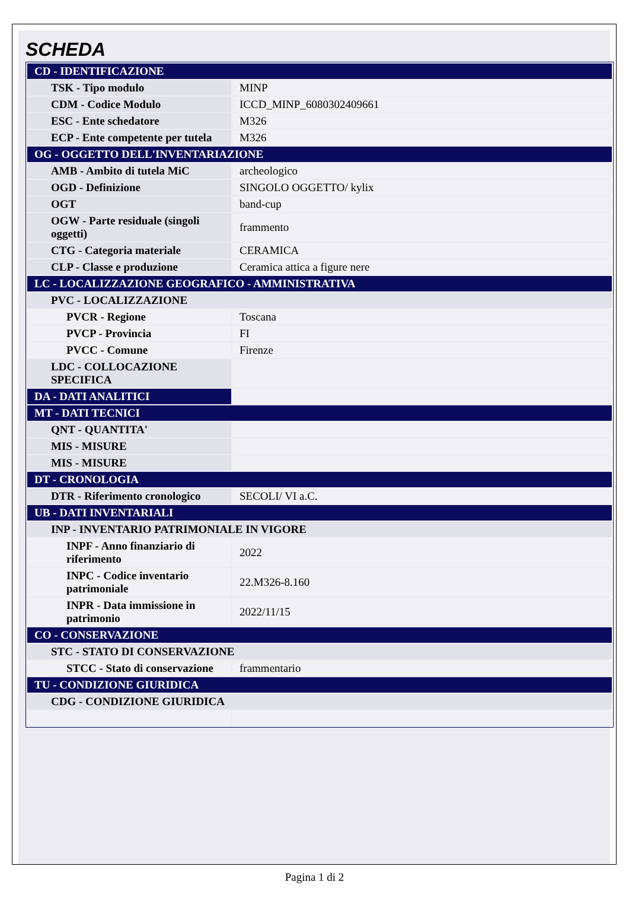SCHEDA
| CD - IDENTIFICAZIONE | |
| TSK - Tipo modulo | MINP |
| CDM - Codice Modulo | ICCD_MINP_6080302409661 |
| ESC - Ente schedatore | M326 |
| ECP - Ente competente per tutela | M326 |
| OG - OGGETTO DELL'INVENTARIAZIONE | |
| AMB - Ambito di tutela MiC | archeologico |
| OGD - Definizione | SINGOLO OGGETTO/ kylix |
| OGT | band-cup |
| OGW - Parte residuale (singoli oggetti) | frammento |
| CTG - Categoria materiale | CERAMICA |
| CLP - Classe e produzione | Ceramica attica a figure nere |
| LC - LOCALIZZAZIONE GEOGRAFICO - AMMINISTRATIVA | |
| PVC - LOCALIZZAZIONE | |
| PVCR - Regione | Toscana |
| PVCP - Provincia | FI |
| PVCC - Comune | Firenze |
| LDC - COLLOCAZIONE SPECIFICA | |
| DA - DATI ANALITICI | |
| MT - DATI TECNICI | |
| QNT - QUANTITA' | |
| MIS - MISURE | |
| MIS - MISURE | |
| DT - CRONOLOGIA | |
| DTR - Riferimento cronologico | SECOLI/ VI a.C. |
| UB - DATI INVENTARIALI | |
| INP - INVENTARIO PATRIMONIALE IN VIGORE | |
| INPF - Anno finanziario di riferimento | 2022 |
| INPC - Codice inventario patrimoniale | 22.M326-8.160 |
| INPR - Data immissione in patrimonio | 2022/11/15 |
| CO - CONSERVAZIONE | |
| STC - STATO DI CONSERVAZIONE | |
| STCC - Stato di conservazione | frammentario |
| TU - CONDIZIONE GIURIDICA | |
| CDG - CONDIZIONE GIURIDICA | |
Pagina 1 di 2